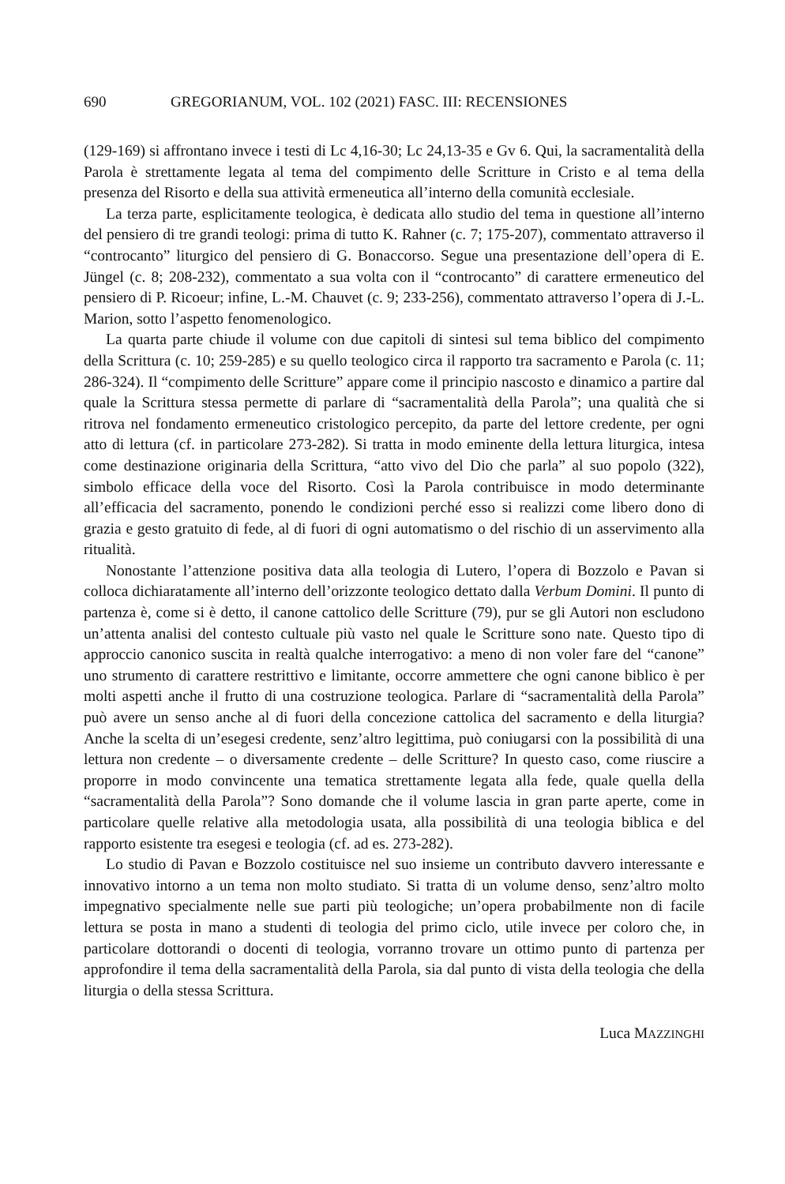690 GREGORIANUM, VOL. 102 (2021) FASC. III: RECENSIONES
(129-169) si affrontano invece i testi di Lc 4,16-30; Lc 24,13-35 e Gv 6. Qui, la sacramentalità della Parola è strettamente legata al tema del compimento delle Scritture in Cristo e al tema della presenza del Risorto e della sua attività ermeneutica all’interno della comunità ecclesiale.
La terza parte, esplicitamente teologica, è dedicata allo studio del tema in questione all’interno del pensiero di tre grandi teologi: prima di tutto K. Rahner (c. 7; 175-207), commentato attraverso il “controcanto” liturgico del pensiero di G. Bonaccorso. Segue una presentazione dell’opera di E. Jüngel (c. 8; 208-232), commentato a sua volta con il “controcanto” di carattere ermeneutico del pensiero di P. Ricoeur; infine, L.-M. Chauvet (c. 9; 233-256), commentato attraverso l’opera di J.-L. Marion, sotto l’aspetto fenomenologico.
La quarta parte chiude il volume con due capitoli di sintesi sul tema biblico del compimento della Scrittura (c. 10; 259-285) e su quello teologico circa il rapporto tra sacramento e Parola (c. 11; 286-324). Il “compimento delle Scritture” appare come il principio nascosto e dinamico a partire dal quale la Scrittura stessa permette di parlare di “sacramentalità della Parola”; una qualità che si ritrova nel fondamento ermeneutico cristologico percepito, da parte del lettore credente, per ogni atto di lettura (cf. in particolare 273-282). Si tratta in modo eminente della lettura liturgica, intesa come destinazione originaria della Scrittura, “atto vivo del Dio che parla” al suo popolo (322), simbolo efficace della voce del Risorto. Così la Parola contribuisce in modo determinante all’efficacia del sacramento, ponendo le condizioni perché esso si realizzi come libero dono di grazia e gesto gratuito di fede, al di fuori di ogni automatismo o del rischio di un asservimento alla ritualità.
Nonostante l’attenzione positiva data alla teologia di Lutero, l’opera di Bozzolo e Pavan si colloca dichiaratamente all’interno dell’orizzonte teologico dettato dalla Verbum Domini. Il punto di partenza è, come si è detto, il canone cattolico delle Scritture (79), pur se gli Autori non escludono un’attenta analisi del contesto cultuale più vasto nel quale le Scritture sono nate. Questo tipo di approccio canonico suscita in realtà qualche interrogativo: a meno di non voler fare del “canone” uno strumento di carattere restrittivo e limitante, occorre ammettere che ogni canone biblico è per molti aspetti anche il frutto di una costruzione teologica. Parlare di “sacramentalità della Parola” può avere un senso anche al di fuori della concezione cattolica del sacramento e della liturgia? Anche la scelta di un’esegesi credente, senz’altro legittima, può coniugarsi con la possibilità di una lettura non credente – o diversamente credente – delle Scritture? In questo caso, come riuscire a proporre in modo convincente una tematica strettamente legata alla fede, quale quella della “sacramentalità della Parola”? Sono domande che il volume lascia in gran parte aperte, come in particolare quelle relative alla metodologia usata, alla possibilità di una teologia biblica e del rapporto esistente tra esegesi e teologia (cf. ad es. 273-282).
Lo studio di Pavan e Bozzolo costituisce nel suo insieme un contributo davvero interessante e innovativo intorno a un tema non molto studiato. Si tratta di un volume denso, senz’altro molto impegnativo specialmente nelle sue parti più teologiche; un’opera probabilmente non di facile lettura se posta in mano a studenti di teologia del primo ciclo, utile invece per coloro che, in particolare dottorandi o docenti di teologia, vorranno trovare un ottimo punto di partenza per approfondire il tema della sacramentalità della Parola, sia dal punto di vista della teologia che della liturgia o della stessa Scrittura.
Luca MAZZINGHI